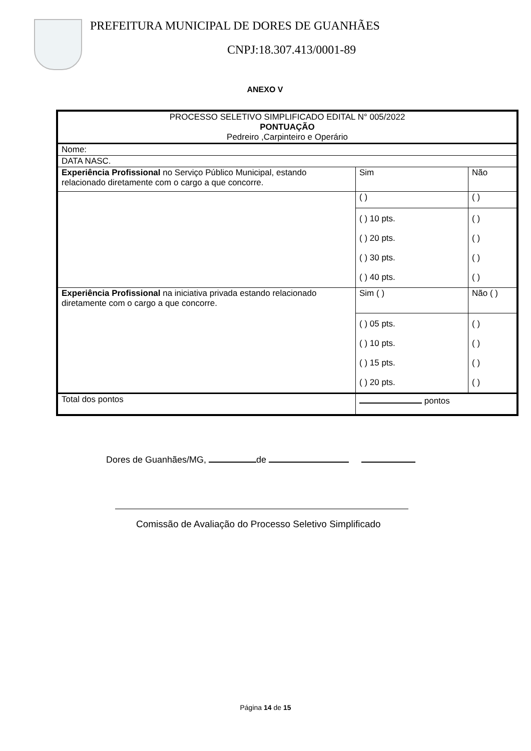PREFEITURA MUNICIPAL DE DORES DE GUANHÃES
CNPJ:18.307.413/0001-89
ANEXO V
| PROCESSO SELETIVO SIMPLIFICADO EDITAL N° 005/2022 PONTUAÇÃO Pedreiro ,Carpinteiro e Operário | | |
| Nome: | | |
| DATA NASC. | | |
| Experiência Profissional no Serviço Público Municipal, estando relacionado diretamente com o cargo a que concorre. | Sim | Não |
| | ( ) | ( ) |
| | ( ) 10 pts. ( ) 20 pts. ( ) 30 pts. ( ) 40 pts. | ( ) ( ) ( ) ( ) |
| Experiência Profissional na iniciativa privada estando relacionado diretamente com o cargo a que concorre. | Sim ( ) | Não ( ) |
| | ( ) 05 pts. ( ) 10 pts. ( ) 15 pts. ( ) 20 pts. | ( ) ( ) ( ) ( ) |
| Total dos pontos | pontos | |
Dores de Guanhães/MG, de
Comissão de Avaliação do Processo Seletivo Simplificado
Página 14 de 15